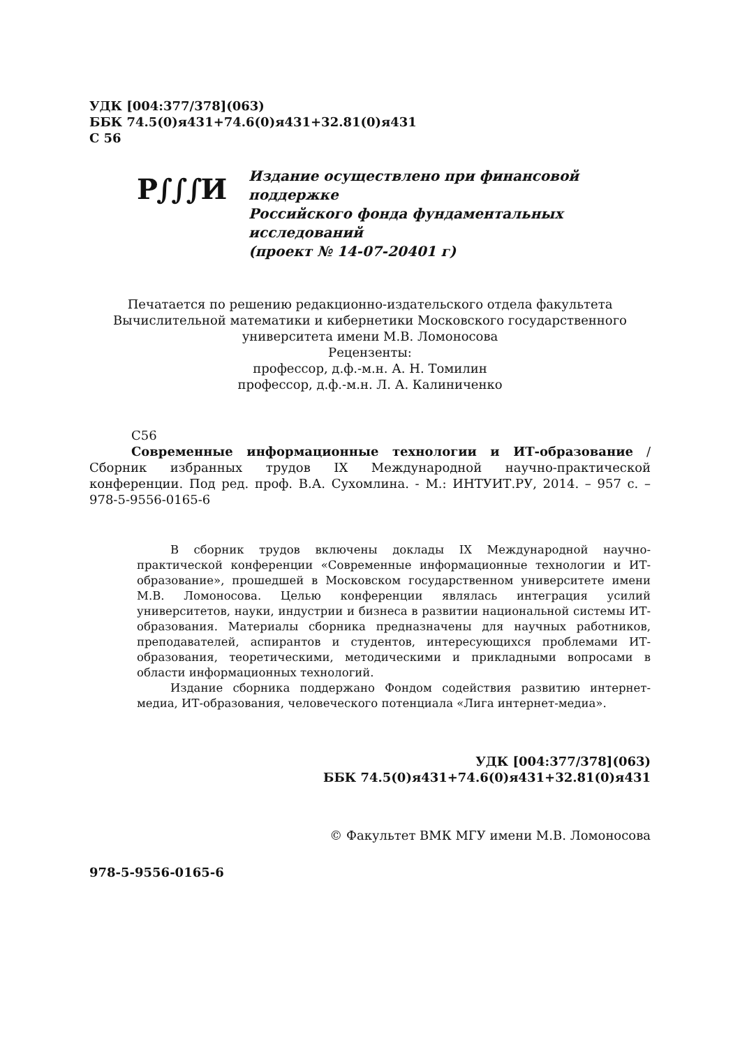УДК [004:377/378](063)
ББК 74.5(0)я431+74.6(0)я431+32.81(0)я431
С 56
Р∫∫∫И
Издание осуществлено при финансовой
поддержке
Российского фонда фундаментальных
исследований
(проект № 14-07-20401 г)
Печатается по решению редакционно-издательского отдела факультета
Вычислительной математики и кибернетики Московского государственного
университета имени М.В. Ломоносова
Рецензенты:
профессор, д.ф.-м.н. А. Н. Томилин
профессор, д.ф.-м.н. Л. А. Калиниченко
С56
Современные информационные технологии и ИТ-образование / Сборник избранных трудов IX Международной научно-практической конференции. Под ред. проф. В.А. Сухомлина. - М.: ИНТУИТ.РУ, 2014. – 957 с. – 978-5-9556-0165-6
В сборник трудов включены доклады IX Международной научно-практической конференции «Современные информационные технологии и ИТ-образование», прошедшей в Московском государственном университете имени М.В. Ломоносова. Целью конференции являлась интеграция усилий университетов, науки, индустрии и бизнеса в развитии национальной системы ИТ-образования. Материалы сборника предназначены для научных работников, преподавателей, аспирантов и студентов, интересующихся проблемами ИТ-образования, теоретическими, методическими и прикладными вопросами в области информационных технологий.
Издание сборника поддержано Фондом содействия развитию интернет-медиа, ИТ-образования, человеческого потенциала «Лига интернет-медиа».
УДК [004:377/378](063)
ББК 74.5(0)я431+74.6(0)я431+32.81(0)я431
© Факультет ВМК МГУ имени М.В. Ломоносова
978-5-9556-0165-6